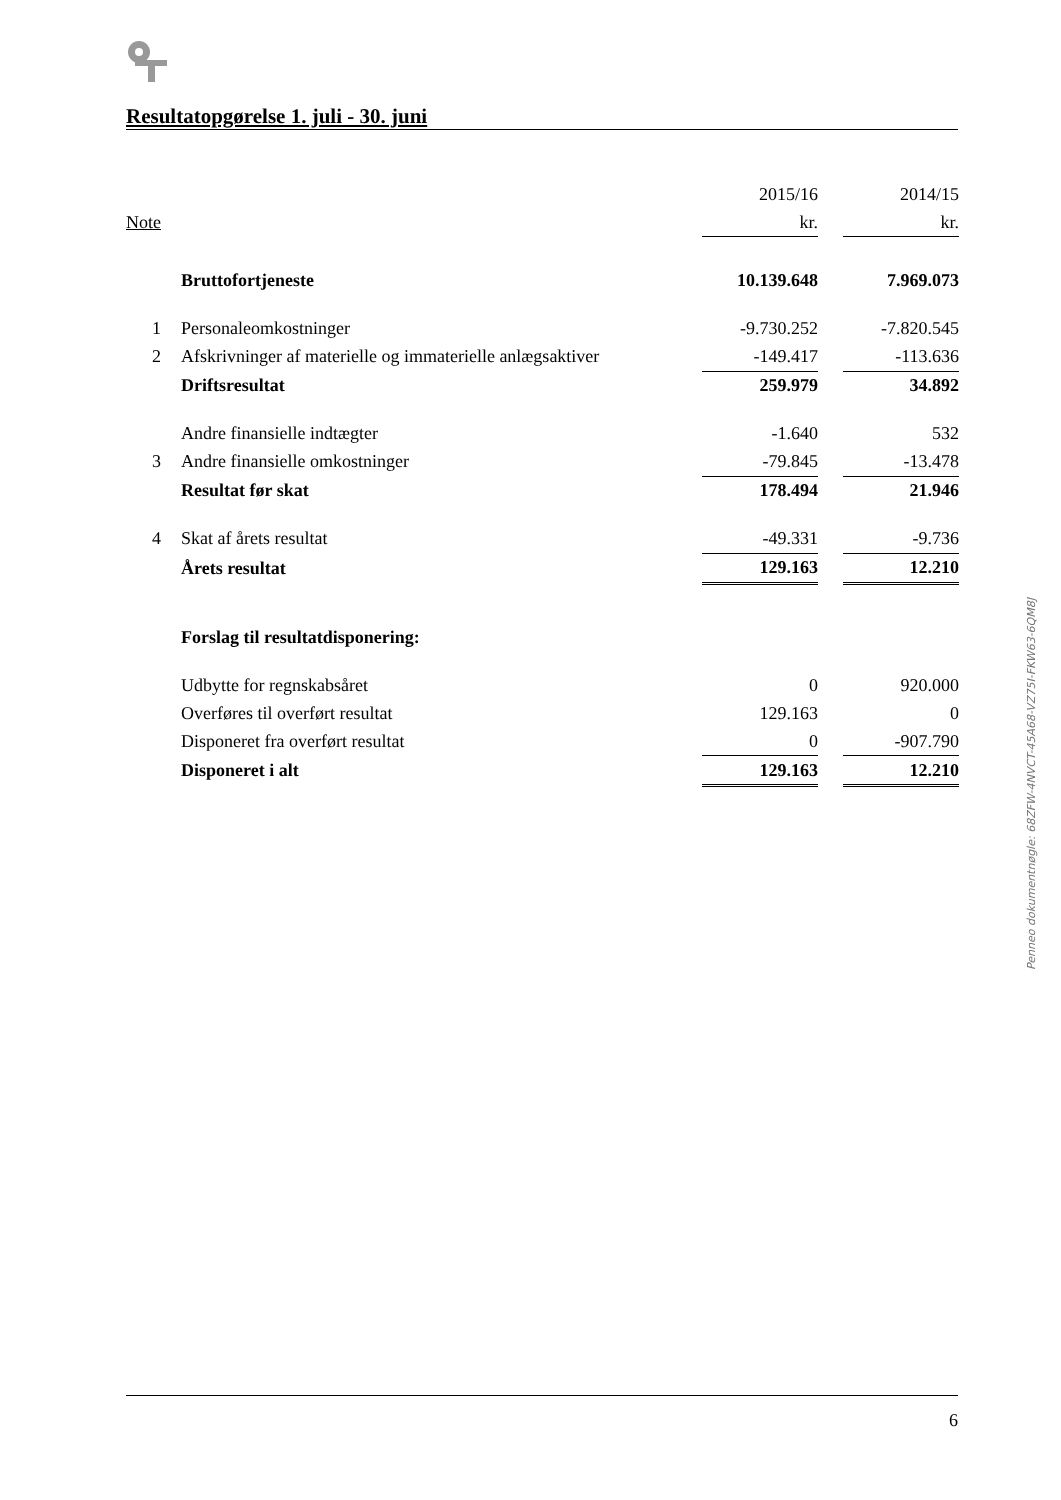Resultatopgørelse 1. juli - 30. juni
| | | 2015/16 | | 2014/15 |
| --- | --- | --- | --- | --- |
| Note | | kr. | | kr. |
| | Bruttofortjeneste | 10.139.648 | | 7.969.073 |
| 1 | Personaleomkostninger | -9.730.252 | | -7.820.545 |
| 2 | Afskrivninger af materielle og immaterielle anlægsaktiver | -149.417 | | -113.636 |
| | Driftsresultat | 259.979 | | 34.892 |
| | Andre finansielle indtægter | -1.640 | | 532 |
| 3 | Andre finansielle omkostninger | -79.845 | | -13.478 |
| | Resultat før skat | 178.494 | | 21.946 |
| 4 | Skat af årets resultat | -49.331 | | -9.736 |
| | Årets resultat | 129.163 | | 12.210 |
| | Forslag til resultatdisponering: | | | |
| | Udbytte for regnskabsåret | 0 | | 920.000 |
| | Overføres til overført resultat | 129.163 | | 0 |
| | Disponeret fra overført resultat | 0 | | -907.790 |
| | Disponeret i alt | 129.163 | | 12.210 |
Penneo dokumentnøgle: 68ZFW-4NVCT-45A68-VZ75I-FKW63-6QM8J
6